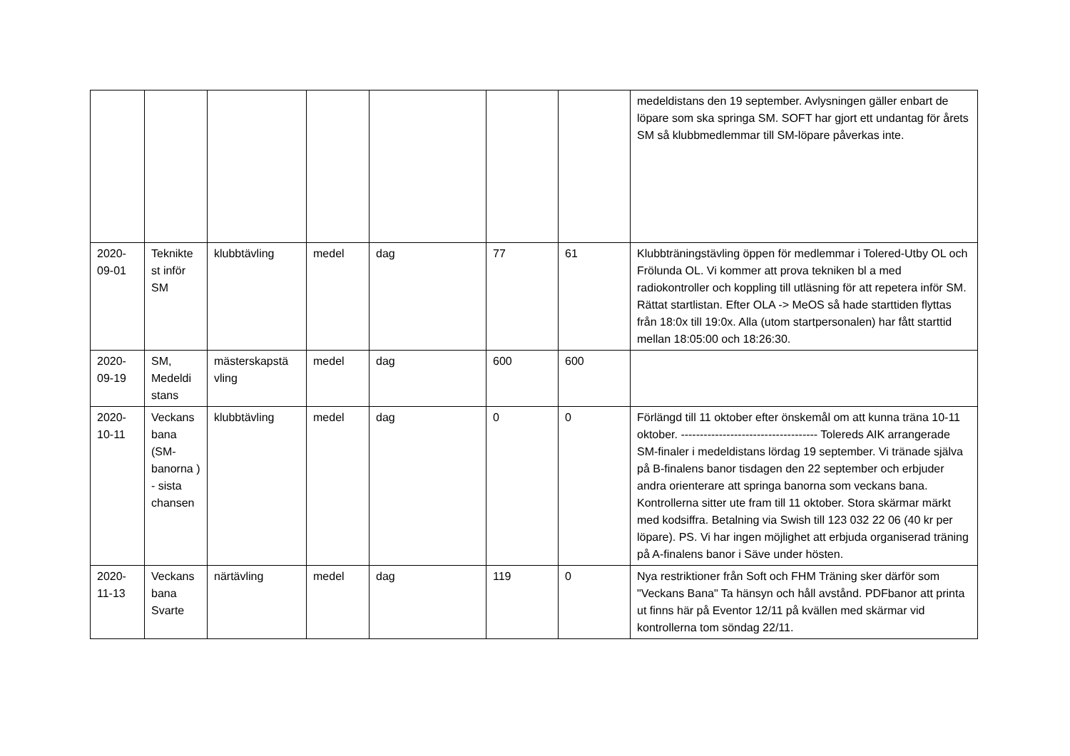| | | | | | | | medeldistans den 19 september. Avlysningen gäller enbart de löpare som ska springa SM. SOFT har gjort ett undantag för årets SM så klubbmedlemmar till SM-löpare påverkas inte. |
| 2020-09-01 | Teknikte st inför SM | klubbtävling | medel | dag | 77 | 61 | Klubbträningstävling öppen för medlemmar i Tolered-Utby OL och Frölunda OL. Vi kommer att prova tekniken bl a med radiokontroller och koppling till utläsning för att repetera inför SM. Rättat startlistan. Efter OLA -> MeOS så hade starttiden flyttas från 18:0x till 19:0x. Alla (utom startpersonalen) har fått starttid mellan 18:05:00 och 18:26:30. |
| 2020-09-19 | SM, Medeldi stans | mästerskapstä vling | medel | dag | 600 | 600 | |
| 2020-10-11 | Veckans bana (SM-banorna ) - sista chansen | klubbtävling | medel | dag | 0 | 0 | Förlängd till 11 oktober efter önskemål om att kunna träna 10-11 oktober. ------------------------------------ Tolereds AIK arrangerade SM-finaler i medeldistans lördag 19 september. Vi tränade själva på B-finalens banor tisdagen den 22 september och erbjuder andra orienterare att springa banorna som veckans bana. Kontrollerna sitter ute fram till 11 oktober. Stora skärmar märkt med kodsiffra. Betalning via Swish till 123 032 22 06 (40 kr per löpare). PS. Vi har ingen möjlighet att erbjuda organiserad träning på A-finalens banor i Säve under hösten. |
| 2020-11-13 | Veckans bana Svarte | närtävling | medel | dag | 119 | 0 | Nya restriktioner från Soft och FHM Träning sker därför som "Veckans Bana" Ta hänsyn och håll avstånd. PDFbanor att printa ut finns här på Eventor 12/11 på kvällen med skärmar vid kontrollerna tom söndag 22/11. |